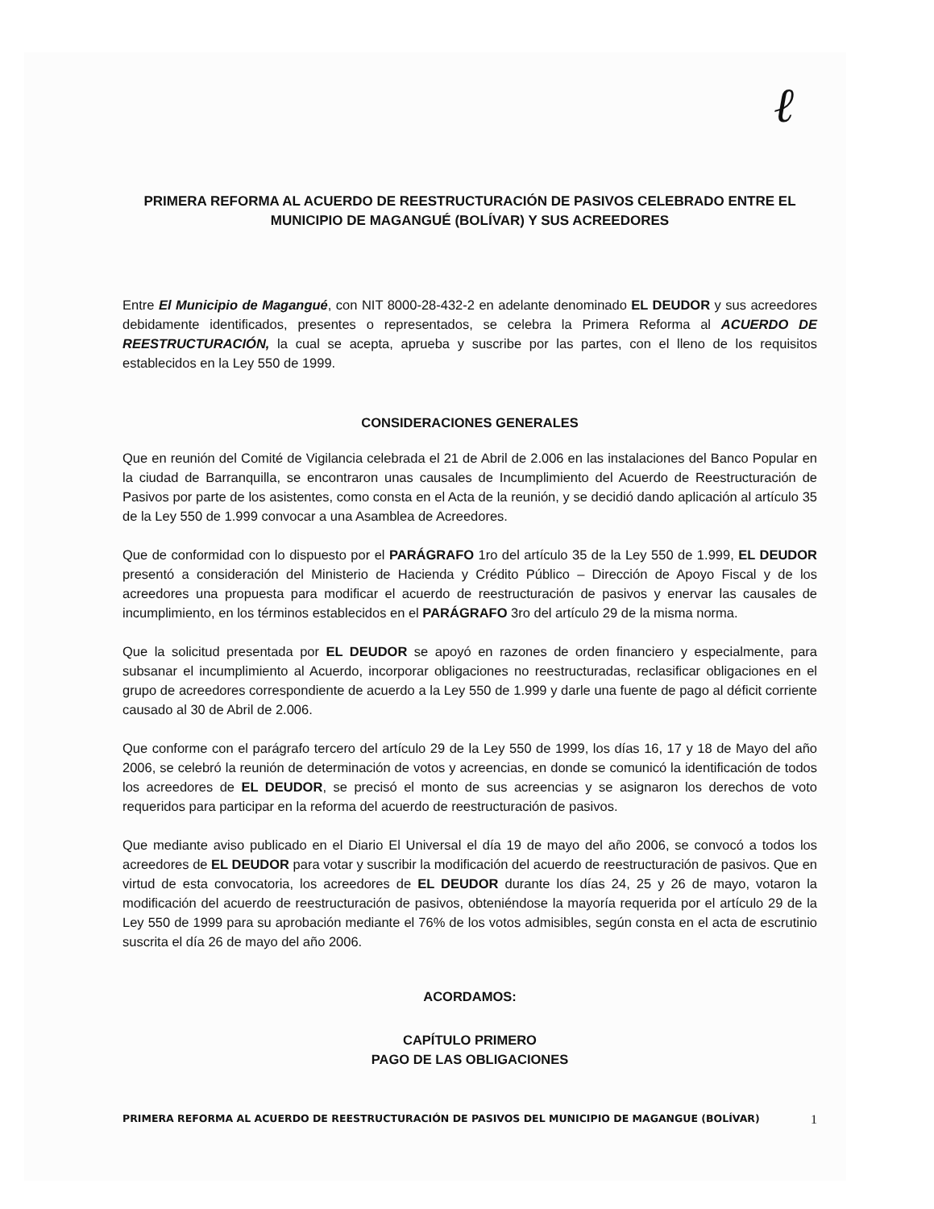ℓ
PRIMERA REFORMA AL ACUERDO DE REESTRUCTURACIÓN DE PASIVOS CELEBRADO ENTRE EL MUNICIPIO DE MAGANGUÉ (BOLÍVAR) Y SUS ACREEDORES
Entre El Municipio de Magangué, con NIT 8000-28-432-2 en adelante denominado EL DEUDOR y sus acreedores debidamente identificados, presentes o representados, se celebra la Primera Reforma al ACUERDO DE REESTRUCTURACIÓN, la cual se acepta, aprueba y suscribe por las partes, con el lleno de los requisitos establecidos en la Ley 550 de 1999.
CONSIDERACIONES GENERALES
Que en reunión del Comité de Vigilancia celebrada el 21 de Abril de 2.006 en las instalaciones del Banco Popular en la ciudad de Barranquilla, se encontraron unas causales de Incumplimiento del Acuerdo de Reestructuración de Pasivos por parte de los asistentes, como consta en el Acta de la reunión, y se decidió dando aplicación al artículo 35 de la Ley 550 de 1.999 convocar a una Asamblea de Acreedores.
Que de conformidad con lo dispuesto por el PARÁGRAFO 1ro del artículo 35 de la Ley 550 de 1.999, EL DEUDOR presentó a consideración del Ministerio de Hacienda y Crédito Público – Dirección de Apoyo Fiscal y de los acreedores una propuesta para modificar el acuerdo de reestructuración de pasivos y enervar las causales de incumplimiento, en los términos establecidos en el PARÁGRAFO 3ro del artículo 29 de la misma norma.
Que la solicitud presentada por EL DEUDOR se apoyó en razones de orden financiero y especialmente, para subsanar el incumplimiento al Acuerdo, incorporar obligaciones no reestructuradas, reclasificar obligaciones en el grupo de acreedores correspondiente de acuerdo a la Ley 550 de 1.999 y darle una fuente de pago al déficit corriente causado al 30 de Abril de 2.006.
Que conforme con el parágrafo tercero del artículo 29 de la Ley 550 de 1999, los días 16, 17 y 18 de Mayo del año 2006, se celebró la reunión de determinación de votos y acreencias, en donde se comunicó la identificación de todos los acreedores de EL DEUDOR, se precisó el monto de sus acreencias y se asignaron los derechos de voto requeridos para participar en la reforma del acuerdo de reestructuración de pasivos.
Que mediante aviso publicado en el Diario El Universal el día 19 de mayo del año 2006, se convocó a todos los acreedores de EL DEUDOR para votar y suscribir la modificación del acuerdo de reestructuración de pasivos. Que en virtud de esta convocatoria, los acreedores de EL DEUDOR durante los días 24, 25 y 26 de mayo, votaron la modificación del acuerdo de reestructuración de pasivos, obteniéndose la mayoría requerida por el artículo 29 de la Ley 550 de 1999 para su aprobación mediante el 76% de los votos admisibles, según consta en el acta de escrutinio suscrita el día 26 de mayo del año 2006.
ACORDAMOS:
CAPÍTULO PRIMERO
PAGO DE LAS OBLIGACIONES
PRIMERA REFORMA AL ACUERDO DE REESTRUCTURACIÓN DE PASIVOS DEL MUNICIPIO DE MAGANGUE (BOLÍVAR) 1